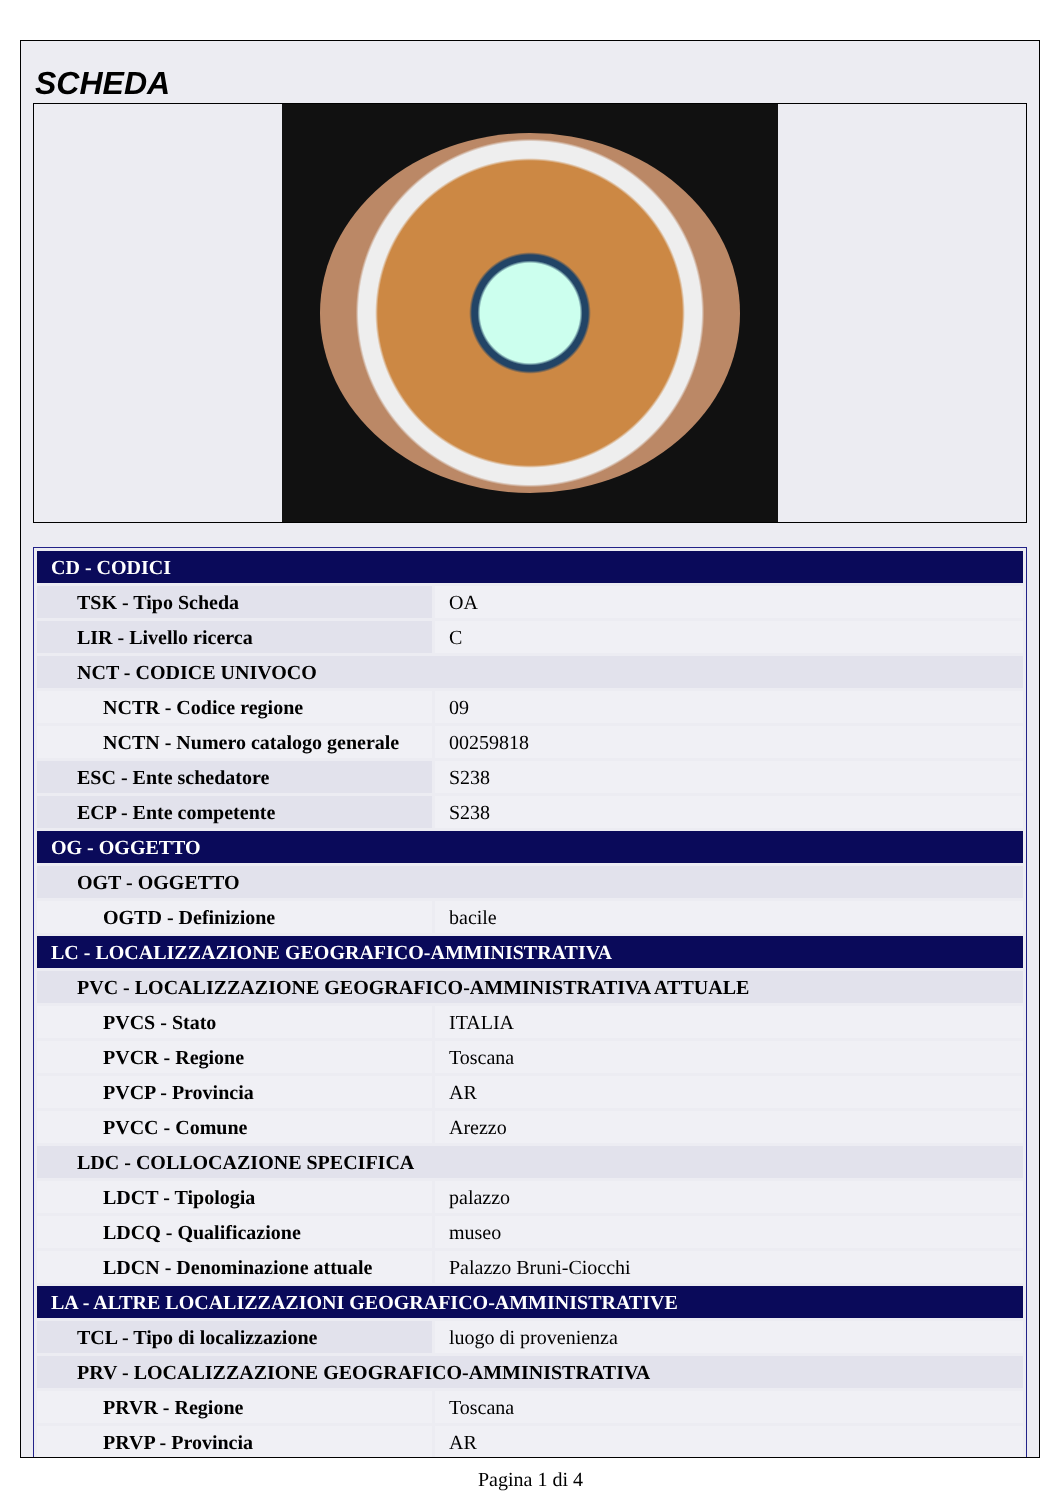SCHEDA
| CD - CODICI | |
| TSK - Tipo Scheda | OA |
| LIR - Livello ricerca | C |
| NCT - CODICE UNIVOCO | |
| NCTR - Codice regione | 09 |
| NCTN - Numero catalogo generale | 00259818 |
| ESC - Ente schedatore | S238 |
| ECP - Ente competente | S238 |
| OG - OGGETTO | |
| OGT - OGGETTO | |
| OGTD - Definizione | bacile |
| LC - LOCALIZZAZIONE GEOGRAFICO-AMMINISTRATIVA | |
| PVC - LOCALIZZAZIONE GEOGRAFICO-AMMINISTRATIVA ATTUALE | |
| PVCS - Stato | ITALIA |
| PVCR - Regione | Toscana |
| PVCP - Provincia | AR |
| PVCC - Comune | Arezzo |
| LDC - COLLOCAZIONE SPECIFICA | |
| LDCT - Tipologia | palazzo |
| LDCQ - Qualificazione | museo |
| LDCN - Denominazione attuale | Palazzo Bruni-Ciocchi |
| LA - ALTRE LOCALIZZAZIONI GEOGRAFICO-AMMINISTRATIVE | |
| TCL - Tipo di localizzazione | luogo di provenienza |
| PRV - LOCALIZZAZIONE GEOGRAFICO-AMMINISTRATIVA | |
| PRVR - Regione | Toscana |
| PRVP - Provincia | AR |
Pagina 1 di 4